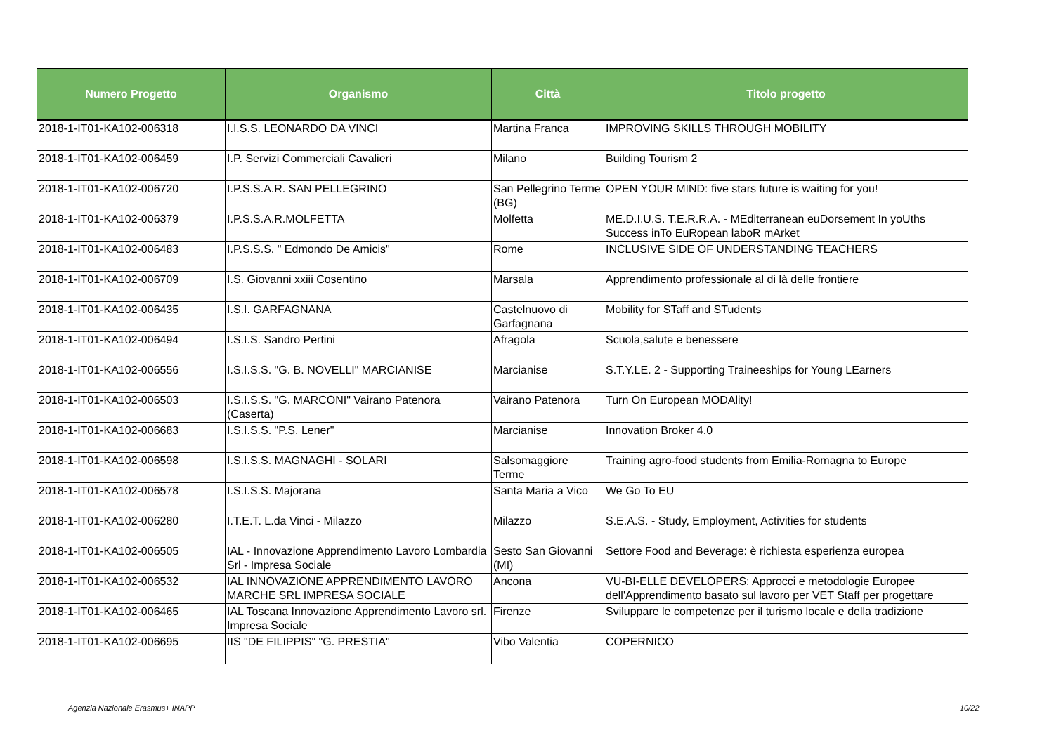| Numero Progetto | Organismo | Città | Titolo progetto |
| --- | --- | --- | --- |
| 2018-1-IT01-KA102-006318 | I.I.S.S. LEONARDO DA VINCI | Martina Franca | IMPROVING SKILLS THROUGH MOBILITY |
| 2018-1-IT01-KA102-006459 | I.P. Servizi Commerciali Cavalieri | Milano | Building Tourism 2 |
| 2018-1-IT01-KA102-006720 | I.P.S.S.A.R. SAN PELLEGRINO | San Pellegrino Terme (BG) | OPEN YOUR MIND: five stars future is waiting for you! |
| 2018-1-IT01-KA102-006379 | I.P.S.S.A.R.MOLFETTA | Molfetta | ME.D.I.U.S. T.E.R.R.A. - MEditerranean euDorsement In yoUths Success inTo EuRopean laboR mArket |
| 2018-1-IT01-KA102-006483 | I.P.S.S.S. " Edmondo De Amicis" | Rome | INCLUSIVE SIDE OF UNDERSTANDING TEACHERS |
| 2018-1-IT01-KA102-006709 | I.S. Giovanni xxiii Cosentino | Marsala | Apprendimento professionale al di là delle frontiere |
| 2018-1-IT01-KA102-006435 | I.S.I. GARFAGNANA | Castelnuovo di Garfagnana | Mobility for STaff and STudents |
| 2018-1-IT01-KA102-006494 | I.S.I.S. Sandro Pertini | Afragola | Scuola,salute e benessere |
| 2018-1-IT01-KA102-006556 | I.S.I.S.S. "G. B. NOVELLI" MARCIANISE | Marcianise | S.T.Y.LE. 2 - Supporting Traineeships for Young LEarners |
| 2018-1-IT01-KA102-006503 | I.S.I.S.S. "G. MARCONI" Vairano Patenora (Caserta) | Vairano Patenora | Turn On European MODAlity! |
| 2018-1-IT01-KA102-006683 | I.S.I.S.S. "P.S. Lener" | Marcianise | Innovation Broker 4.0 |
| 2018-1-IT01-KA102-006598 | I.S.I.S.S. MAGNAGHI - SOLARI | Salsomaggiore Terme | Training agro-food students from Emilia-Romagna to Europe |
| 2018-1-IT01-KA102-006578 | I.S.I.S.S. Majorana | Santa Maria a Vico | We Go To EU |
| 2018-1-IT01-KA102-006280 | I.T.E.T. L.da Vinci - Milazzo | Milazzo | S.E.A.S. - Study, Employment, Activities for students |
| 2018-1-IT01-KA102-006505 | IAL - Innovazione Apprendimento Lavoro Lombardia Srl - Impresa Sociale | Sesto San Giovanni (MI) | Settore Food and Beverage: è richiesta esperienza europea |
| 2018-1-IT01-KA102-006532 | IAL INNOVAZIONE APPRENDIMENTO LAVORO MARCHE SRL IMPRESA SOCIALE | Ancona | VU-BI-ELLE DEVELOPERS: Approcci e metodologie Europee dell'Apprendimento basato sul lavoro per VET Staff per progettare |
| 2018-1-IT01-KA102-006465 | IAL Toscana Innovazione Apprendimento Lavoro srl. Impresa Sociale | Firenze | Sviluppare le competenze per il turismo locale e della tradizione |
| 2018-1-IT01-KA102-006695 | IIS "DE FILIPPIS" "G. PRESTIA" | Vibo Valentia | COPERNICO |
Agenzia Nazionale Erasmus+ INAPP
10/22